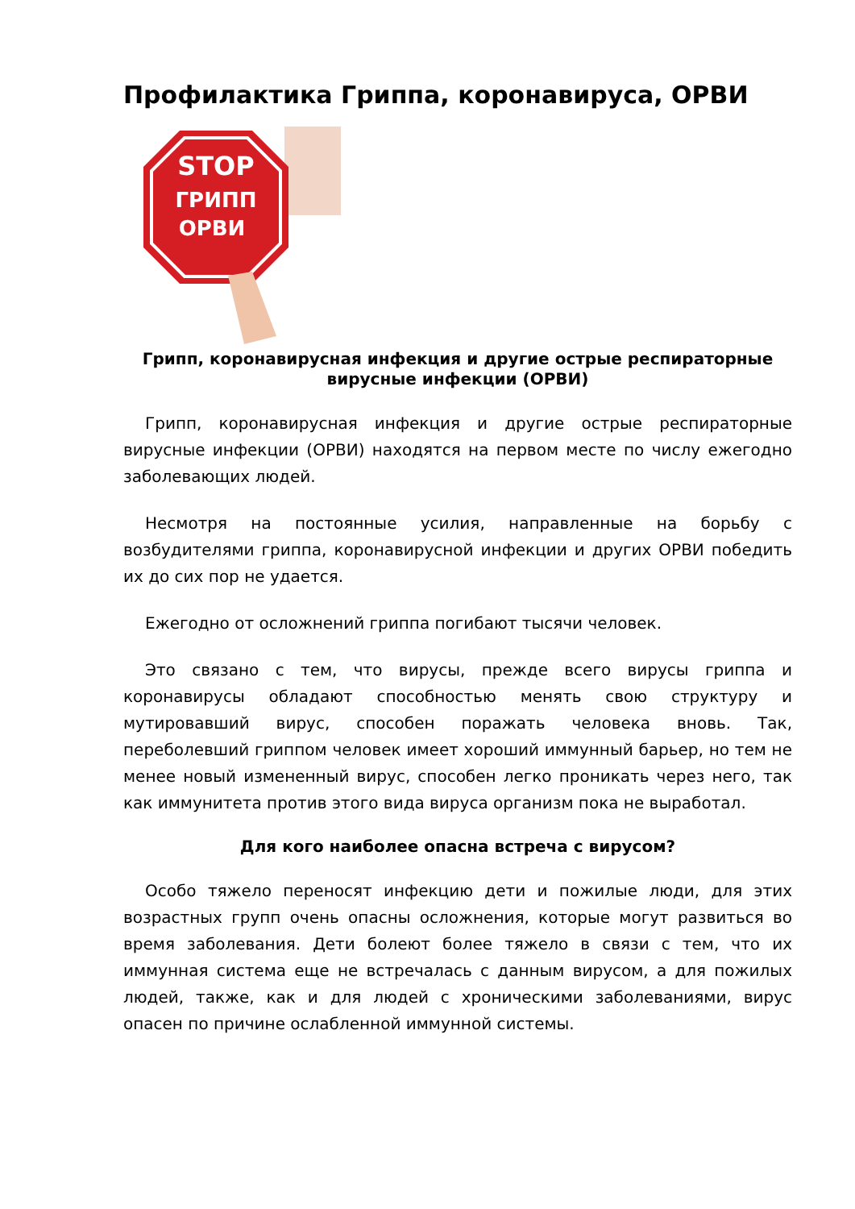Профилактика Гриппа, коронавируса, ОРВИ
STOP
ГРИПП
ОРВИ
Грипп, коронавирусная инфекция и другие острые респираторные вирусные инфекции (ОРВИ)
Грипп, коронавирусная инфекция и другие острые респираторные вирусные инфекции (ОРВИ) находятся на первом месте по числу ежегодно заболевающих людей.
Несмотря на постоянные усилия, направленные на борьбу с возбудителями гриппа, коронавирусной инфекции и других ОРВИ победить их до сих пор не удается.
Ежегодно от осложнений гриппа погибают тысячи человек.
Это связано с тем, что вирусы, прежде всего вирусы гриппа и коронавирусы обладают способностью менять свою структуру и мутировавший вирус, способен поражать человека вновь. Так, переболевший гриппом человек имеет хороший иммунный барьер, но тем не менее новый измененный вирус, способен легко проникать через него, так как иммунитета против этого вида вируса организм пока не выработал.
Для кого наиболее опасна встреча с вирусом?
Особо тяжело переносят инфекцию дети и пожилые люди, для этих возрастных групп очень опасны осложнения, которые могут развиться во время заболевания. Дети болеют более тяжело в связи с тем, что их иммунная система еще не встречалась с данным вирусом, а для пожилых людей, также, как и для людей с хроническими заболеваниями, вирус опасен по причине ослабленной иммунной системы.